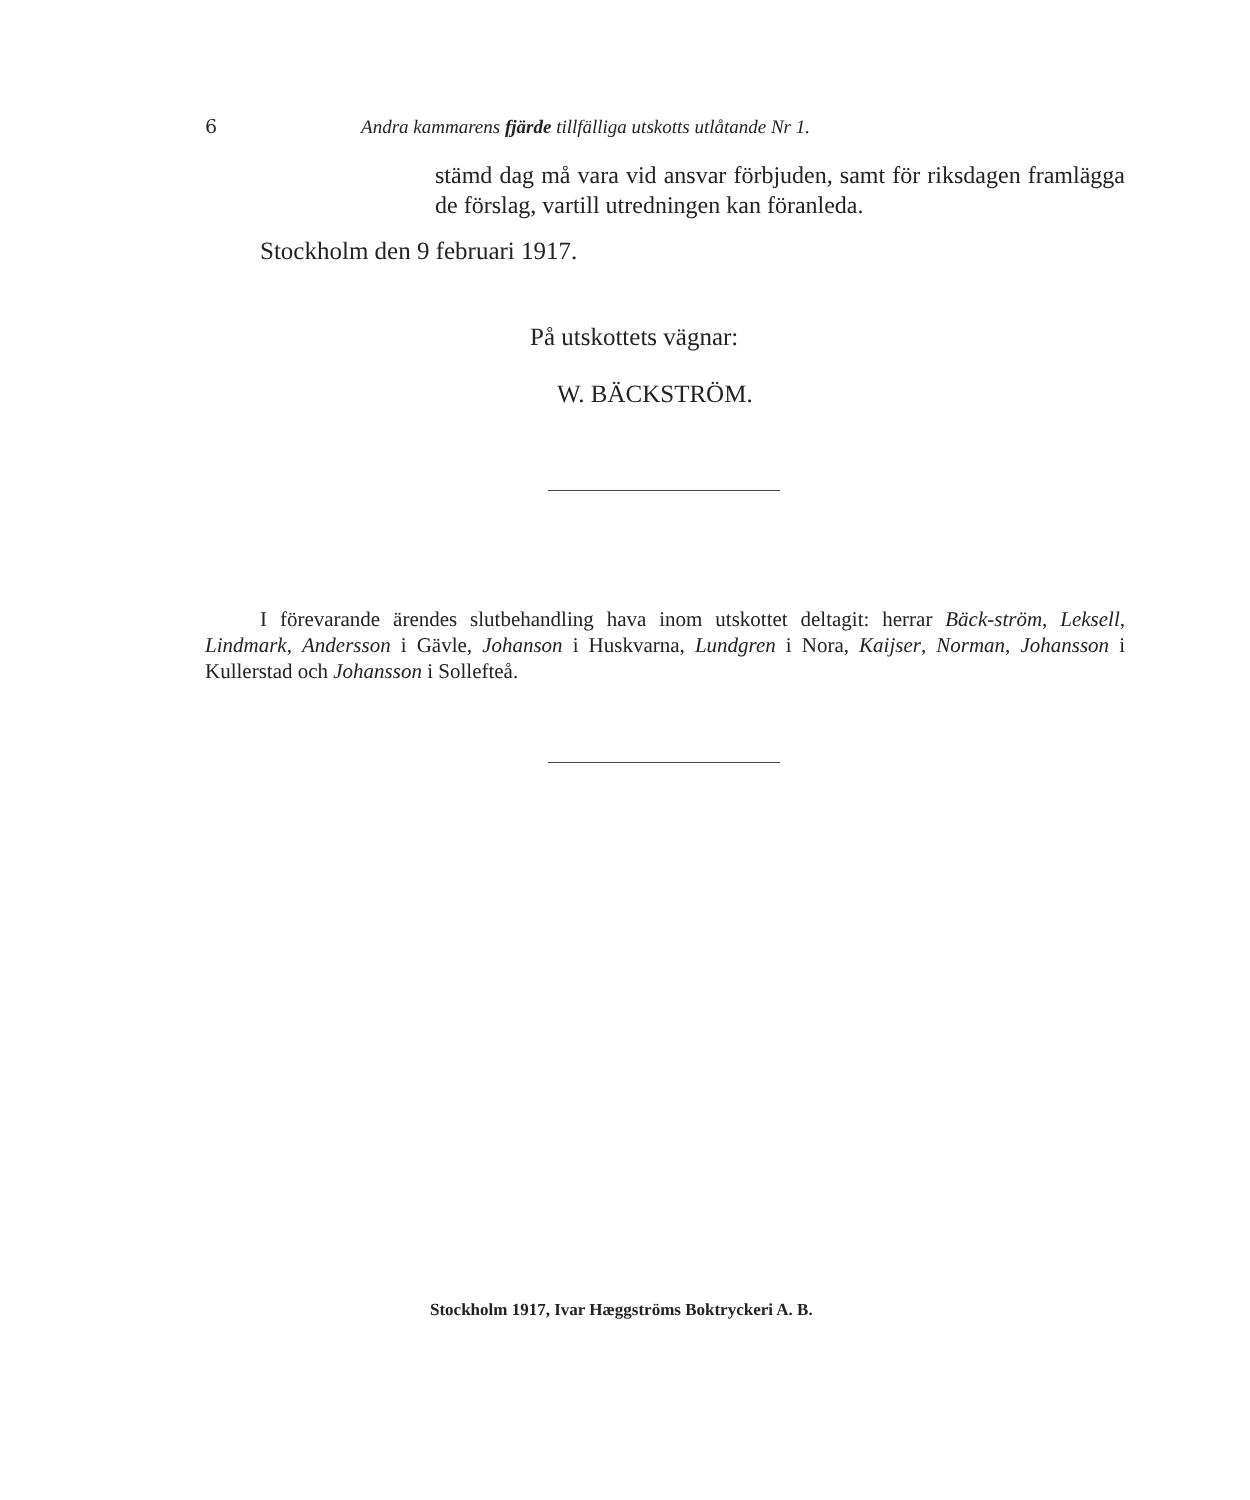6 Andra kammarens fjärde tillfälliga utskotts utlåtande Nr 1.
stämd dag må vara vid ansvar förbjuden, samt för riksdagen framlägga de förslag, vartill utredningen kan föranleda.
Stockholm den 9 februari 1917.
På utskottets vägnar:
W. BÄCKSTRÖM.
I förevarande ärendes slutbehandling hava inom utskottet deltagit: herrar Bäck-ström, Leksell, Lindmark, Andersson i Gävle, Johanson i Huskvarna, Lundgren i Nora, Kaijser, Norman, Johansson i Kullerstad och Johansson i Sollefteå.
Stockholm 1917, Ivar Hæggströms Boktryckeri A. B.